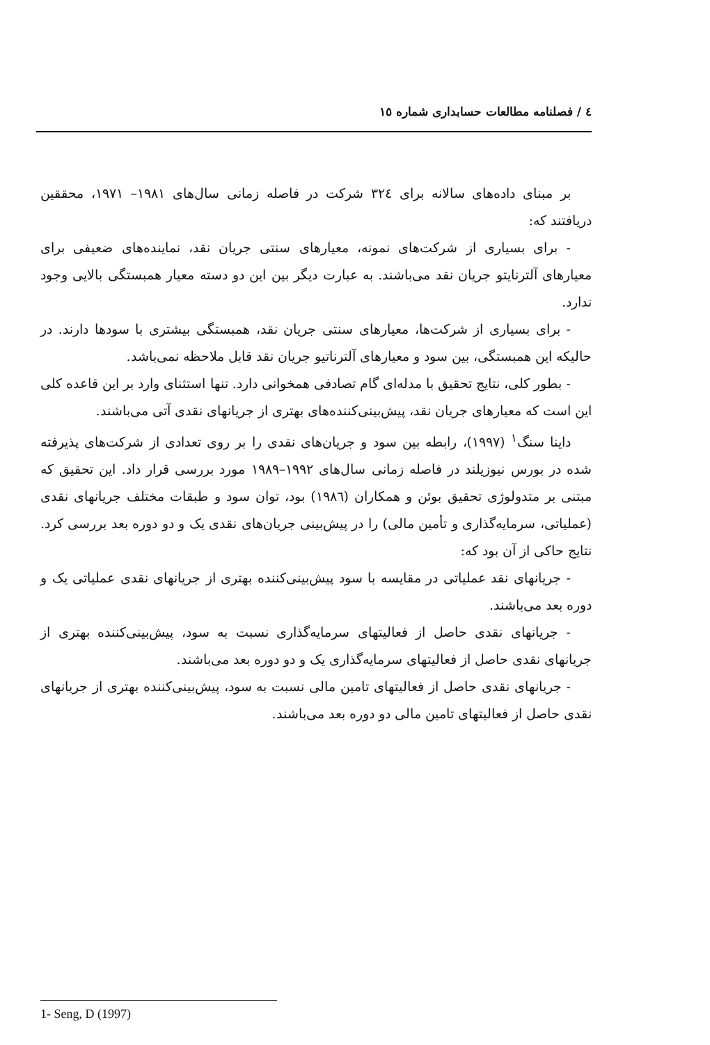٤ / فصلنامه مطالعات حسابداری شماره ١٥
بر مبنای داده‌های سالانه برای ٣٢٤ شرکت در فاصله زمانی سال‌های ١٩٨١– ١٩٧١، محققین دریافتند که:
- برای بسیاری از شرکت‌های نمونه، معیارهای سنتی جریان نقد، نماینده‌های ضعیفی برای معیارهای آلترنایتو جریان نقد می‌باشند. به عبارت دیگر بین این دو دسته معیار همبستگی بالایی وجود ندارد.
- برای بسیاری از شرکت‌ها، معیارهای سنتی جریان نقد، همبستگی بیشتری با سودها دارند. در حالیکه این همبستگی، بین سود و معیارهای آلترناتیو جریان نقد قابل ملاحظه نمی‌باشد.
- بطور کلی، نتایج تحقیق با مدله‌ای گام تصادفی همخوانی دارد. تنها استثنای وارد بر این قاعده کلی این است که معیارهای جریان نقد، پیش‌بینی‌کننده‌های بهتری از جریانهای نقدی آتی می‌باشند.
داینا سنگ<sup>١</sup> (١٩٩٧)، رابطه بین سود و جریان‌های نقدی را بر روی تعدادی از شرکت‌های پذیرفته شده در بورس نیوزیلند در فاصله زمانی سال‌های ١٩٩٢–١٩٨٩ مورد بررسی قرار داد. این تحقیق که مبتنی بر متدولوژی تحقیق بوئن و همکاران (١٩٨٦) بود، توان سود و طبقات مختلف جریانهای نقدی (عملیاتی، سرمایه‌گذاری و تأمین مالی) را در پیش‌بینی جریان‌های نقدی یک و دو دوره بعد بررسی کرد. نتایج حاکی از آن بود که:
- جریانهای نقد عملیاتی در مقایسه با سود پیش‌بینی‌کننده بهتری از جریانهای نقدی عملیاتی یک و دوره بعد می‌باشند.
- جریانهای نقدی حاصل از فعالیتهای سرمایه‌گذاری نسبت به سود، پیش‌بینی‌کننده بهتری از جریانهای نقدی حاصل از فعالیتهای سرمایه‌گذاری یک و دو دوره بعد می‌باشند.
- جریانهای نقدی حاصل از فعالیتهای تامین مالی نسبت به سود، پیش‌بینی‌کننده بهتری از جریانهای نقدی حاصل از فعالیتهای تامین مالی دو دوره بعد می‌باشند.
1- Seng, D (1997)